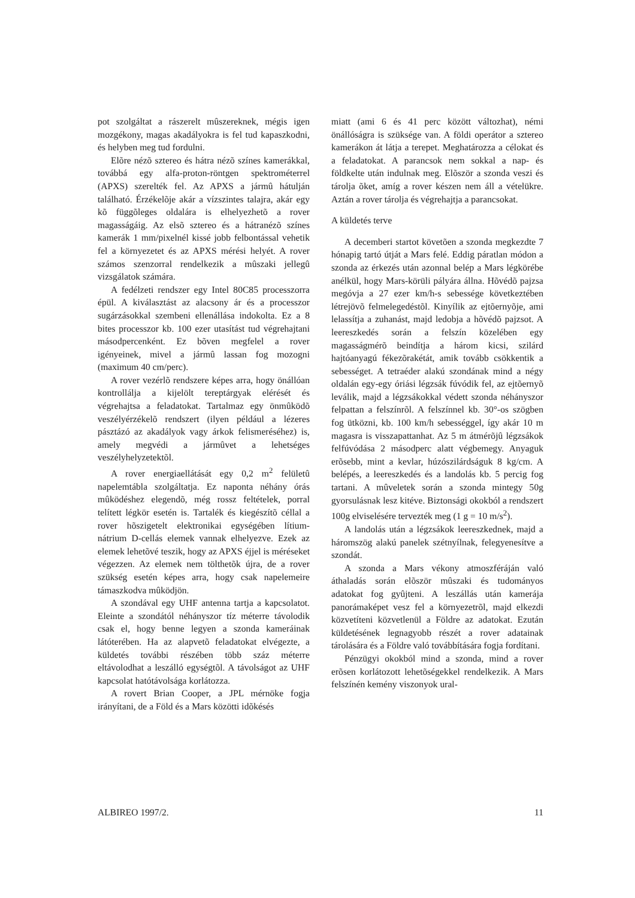pot szolgáltat a rászerelt mûszereknek, mégis igen mozgékony, magas akadályokra is fel tud kapaszkodni, és helyben meg tud fordulni.
Elõre nézõ sztereo és hátra nézõ színes kamerákkal, továbbá egy alfa-proton-röntgen spektrométerrel (APXS) szerelték fel. Az APXS a jármû hátulján található. Érzékelõje akár a vízszintes talajra, akár egy kõ függõleges oldalára is elhelyezhetõ a rover magasságáig. Az elsõ sztereo és a hátranézõ színes kamerák 1 mm/pixelnél kissé jobb felbontással vehetik fel a környezetet és az APXS mérési helyét. A rover számos szenzorral rendelkezik a mûszaki jellegû vizsgálatok számára.
A fedélzeti rendszer egy Intel 80C85 processzorra épül. A kiválasztást az alacsony ár és a processzor sugárzásokkal szembeni ellenállása indokolta. Ez a 8 bites processzor kb. 100 ezer utasítást tud végrehajtani másodpercenként. Ez bõven megfelel a rover igényeinek, mivel a jármû lassan fog mozogni (maximum 40 cm/perc).
A rover vezérlõ rendszere képes arra, hogy önállóan kontrollálja a kijelölt tereptárgyak elérését és végrehajtsa a feladatokat. Tartalmaz egy önmûködõ veszélyérzékelõ rendszert (ilyen például a lézeres pásztázó az akadályok vagy árkok felismeréséhez) is, amely megvédi a jármûvet a lehetséges veszélyhelyzetektõl.
A rover energiaellátását egy 0,2 m<sup>2</sup> felületû napelemtábla szolgáltatja. Ez naponta néhány órás mûködéshez elegendõ, még rossz feltételek, porral telített légkör esetén is. Tartalék és kiegészítõ céllal a rover hõszigetelt elektronikai egységében lítium-nátrium D-cellás elemek vannak elhelyezve. Ezek az elemek lehetõvé teszik, hogy az APXS éjjel is méréseket végezzen. Az elemek nem tölthetõk újra, de a rover szükség esetén képes arra, hogy csak napelemeire támaszkodva mûködjön.
A szondával egy UHF antenna tartja a kapcsolatot. Eleinte a szondától néhányszor tíz méterre távolodik csak el, hogy benne legyen a szonda kameráinak látóterében. Ha az alapvetõ feladatokat elvégezte, a küldetés további részében több száz méterre eltávolodhat a leszálló egységtõl. A távolságot az UHF kapcsolat hatótávolsága korlátozza.
A rovert Brian Cooper, a JPL mérnöke fogja irányítani, de a Föld és a Mars közötti idõkésés
miatt (ami 6 és 41 perc között változhat), némi önállóságra is szüksége van. A földi operátor a sztereo kamerákon át látja a terepet. Meghatározza a célokat és a feladatokat. A parancsok nem sokkal a nap- és földkelte után indulnak meg. Elõször a szonda veszi és tárolja õket, amíg a rover készen nem áll a vételükre. Aztán a rover tárolja és végrehajtja a parancsokat.
A küldetés terve
A decemberi startot követõen a szonda megkezdte 7 hónapig tartó útját a Mars felé. Eddig páratlan módon a szonda az érkezés után azonnal belép a Mars légkörébe anélkül, hogy Mars-körüli pályára állna. Hõvédõ pajzsa megóvja a 27 ezer km/h-s sebessége következtében létrejövõ felmelegedéstõl. Kinyílik az ejtõernyõje, ami lelassítja a zuhanást, majd ledobja a hõvédõ pajzsot. A leereszkedés során a felszín közelében egy magasságmérõ beindítja a három kicsi, szilárd hajtóanyagú fékezõrakétát, amik tovább csökkentik a sebességet. A tetraéder alakú szondának mind a négy oldalán egy-egy óriási légzsák fúvódik fel, az ejtõernyõ leválik, majd a légzsákokkal védett szonda néhányszor felpattan a felszínrõl. A felszínnel kb. 30°-os szögben fog ütközni, kb. 100 km/h sebességgel, így akár 10 m magasra is visszapattanhat. Az 5 m átmérõjû légzsákok felfúvódása 2 másodperc alatt végbemegy. Anyaguk erõsebb, mint a kevlar, húzószilárdságuk 8 kg/cm. A belépés, a leereszkedés és a landolás kb. 5 percig fog tartani. A mûveletek során a szonda mintegy 50g gyorsulásnak lesz kitéve. Biztonsági okokból a rendszert 100g elviselésére tervezték meg (1 g = 10 m/s<sup>2</sup>).
A landolás után a légzsákok leereszkednek, majd a háromszög alakú panelek szétnyílnak, felegyenesítve a szondát.
A szonda a Mars vékony atmoszféráján való áthaladás során elõször mûszaki és tudományos adatokat fog gyûjteni. A leszállás után kamerája panorámaképet vesz fel a környezetrõl, majd elkezdi közvetíteni közvetlenül a Földre az adatokat. Ezután küldetésének legnagyobb részét a rover adatainak tárolására és a Földre való továbbítására fogja fordítani.
Pénzügyi okokból mind a szonda, mind a rover erõsen korlátozott lehetõségekkel rendelkezik. A Mars felszínén kemény viszonyok ural-
ALBIREO 1997/2. 11